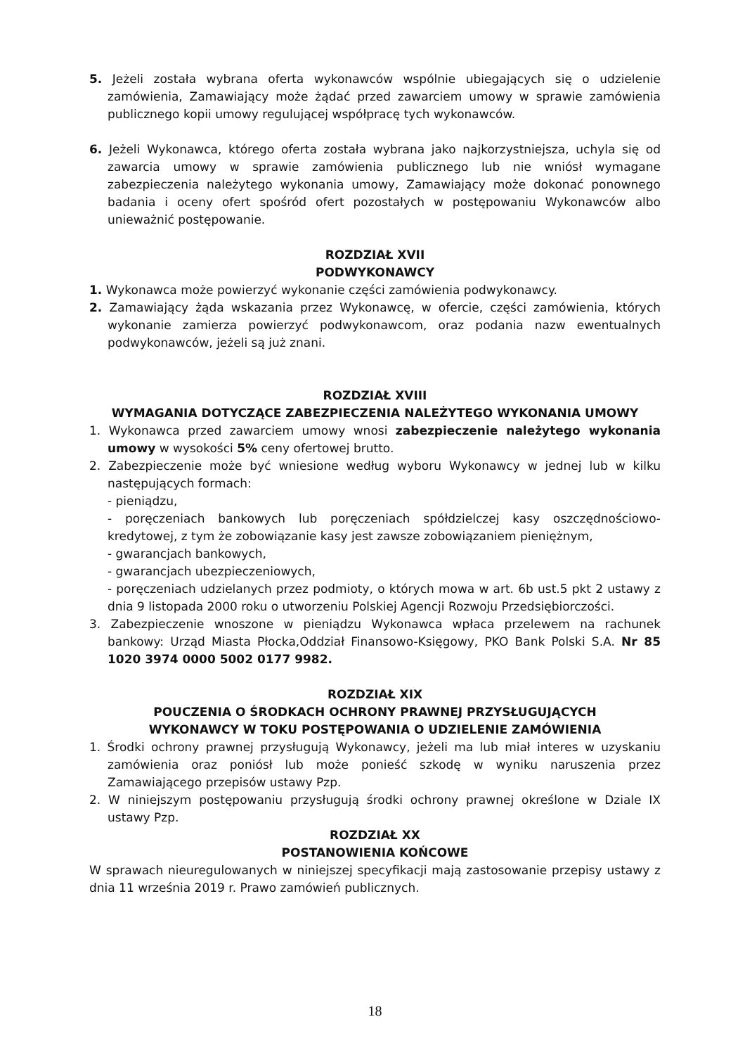5. Jeżeli została wybrana oferta wykonawców wspólnie ubiegających się o udzielenie zamówienia, Zamawiający może żądać przed zawarciem umowy w sprawie zamówienia publicznego kopii umowy regulującej współpracę tych wykonawców.
6. Jeżeli Wykonawca, którego oferta została wybrana jako najkorzystniejsza, uchyla się od zawarcia umowy w sprawie zamówienia publicznego lub nie wniósł wymagane zabezpieczenia należytego wykonania umowy, Zamawiający może dokonać ponownego badania i oceny ofert spośród ofert pozostałych w postępowaniu Wykonawców albo unieważnić postępowanie.
ROZDZIAŁ XVII
PODWYKONAWCY
1. Wykonawca może powierzyć wykonanie części zamówienia podwykonawcy.
2. Zamawiający żąda wskazania przez Wykonawcę, w ofercie, części zamówienia, których wykonanie zamierza powierzyć podwykonawcom, oraz podania nazw ewentualnych podwykonawców, jeżeli są już znani.
ROZDZIAŁ XVIII
WYMAGANIA DOTYCZĄCE ZABEZPIECZENIA NALEŻYTEGO WYKONANIA UMOWY
1. Wykonawca przed zawarciem umowy wnosi zabezpieczenie należytego wykonania umowy w wysokości 5% ceny ofertowej brutto.
2. Zabezpieczenie może być wniesione według wyboru Wykonawcy w jednej lub w kilku następujących formach:
- pieniądzu,
- poręczeniach bankowych lub poręczeniach spółdzielczej kasy oszczędnościowo-kredytowej, z tym że zobowiązanie kasy jest zawsze zobowiązaniem pieniężnym,
- gwarancjach bankowych,
- gwarancjach ubezpieczeniowych,
- poręczeniach udzielanych przez podmioty, o których mowa w art. 6b ust.5 pkt 2 ustawy z dnia 9 listopada 2000 roku o utworzeniu Polskiej Agencji Rozwoju Przedsiębiorczości.
3. Zabezpieczenie wnoszone w pieniądzu Wykonawca wpłaca przelewem na rachunek bankowy: Urząd Miasta Płocka,Oddział Finansowo-Księgowy, PKO Bank Polski S.A. Nr 85 1020 3974 0000 5002 0177 9982.
ROZDZIAŁ XIX
POUCZENIA O ŚRODKACH OCHRONY PRAWNEJ PRZYSŁUGUJĄCYCH
WYKONAWCY W TOKU POSTĘPOWANIA O UDZIELENIE ZAMÓWIENIA
1. Środki ochrony prawnej przysługują Wykonawcy, jeżeli ma lub miał interes w uzyskaniu zamówienia oraz poniósł lub może ponieść szkodę w wyniku naruszenia przez Zamawiającego przepisów ustawy Pzp.
2. W niniejszym postępowaniu przysługują środki ochrony prawnej określone w Dziale IX ustawy Pzp.
ROZDZIAŁ XX
POSTANOWIENIA KOŃCOWE
W sprawach nieuregulowanych w niniejszej specyfikacji mają zastosowanie przepisy ustawy z dnia 11 września 2019 r. Prawo zamówień publicznych.
18